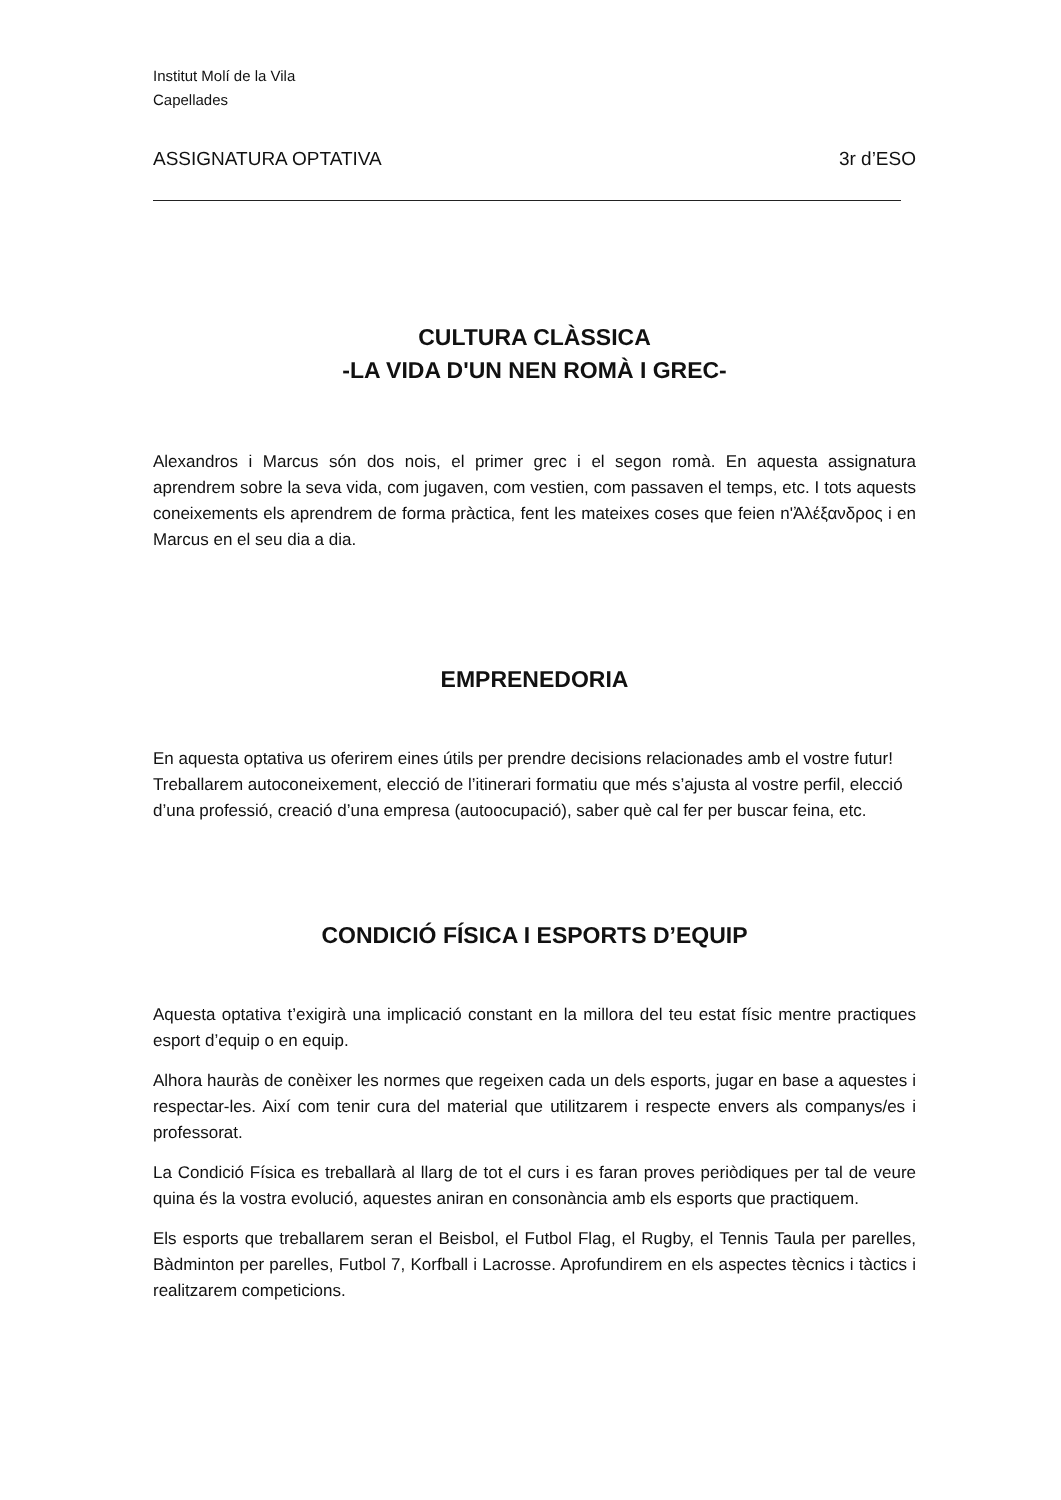Institut Molí de la Vila
Capellades
ASSIGNATURA OPTATIVA 3r d’ESO
CULTURA CLÀSSICA
-LA VIDA D'UN NEN ROMÀ I GREC-
Alexandros i Marcus són dos nois, el primer grec i el segon romà. En aquesta assignatura aprendrem sobre la seva vida, com jugaven, com vestien, com passaven el temps, etc. I tots aquests coneixements els aprendrem de forma pràctica, fent les mateixes coses que feien n'Ἀλέξανδρος i en Marcus en el seu dia a dia.
EMPRENEDORIA
En aquesta optativa us oferirem eines útils per prendre decisions relacionades amb el vostre futur!
Treballarem autoconeixement, elecció de l’itinerari formatiu que més s’ajusta al vostre perfil, elecció d’una professió, creació d’una empresa (autoocupació), saber què cal fer per buscar feina, etc.
CONDICIÓ FÍSICA I ESPORTS D’EQUIP
Aquesta optativa t’exigirà una implicació constant en la millora del teu estat físic mentre practiques esport d’equip o en equip.
Alhora hauràs de conèixer les normes que regeixen cada un dels esports, jugar en base a aquestes i respectar-les. Així com tenir cura del material que utilitzarem i respecte envers als companys/es i professorat.
La Condició Física es treballarà al llarg de tot el curs i es faran proves periòdiques per tal de veure quina és la vostra evolució, aquestes aniran en consonància amb els esports que practiquem.
Els esports que treballarem seran el Beisbol, el Futbol Flag, el Rugby, el Tennis Taula per parelles, Bàdminton per parelles, Futbol 7, Korfball i Lacrosse. Aprofundirem en els aspectes tècnics i tàctics i realitzarem competicions.